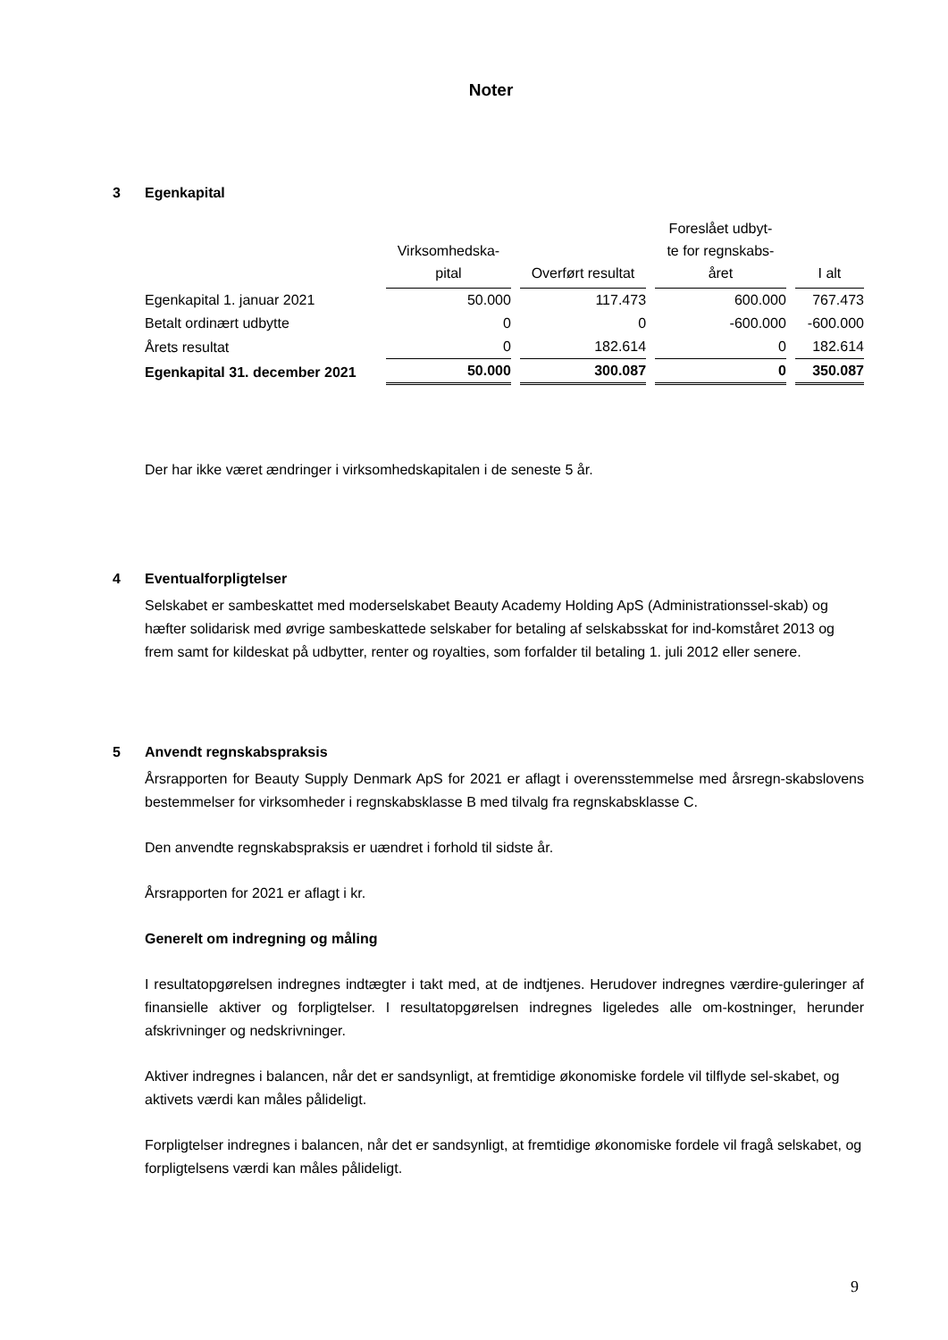Noter
3 Egenkapital
| | Virksomhedska- pital | Overført resultat | Foreslået udbyt- te for regnskabs- året | I alt |
| --- | --- | --- | --- | --- |
| Egenkapital 1. januar 2021 | 50.000 | 117.473 | 600.000 | 767.473 |
| Betalt ordinært udbytte | 0 | 0 | -600.000 | -600.000 |
| Årets resultat | 0 | 182.614 | 0 | 182.614 |
| Egenkapital 31. december 2021 | 50.000 | 300.087 | 0 | 350.087 |
Der har ikke været ændringer i virksomhedskapitalen i de seneste 5 år.
4 Eventualforpligtelser
Selskabet er sambeskattet med moderselskabet Beauty Academy Holding ApS (Administrationssel-skab) og hæfter solidarisk med øvrige sambeskattede selskaber for betaling af selskabsskat for ind-komståret 2013 og frem samt for kildeskat på udbytter, renter og royalties, som forfalder til betaling 1. juli 2012 eller senere.
5 Anvendt regnskabspraksis
Årsrapporten for Beauty Supply Denmark ApS for 2021 er aflagt i overensstemmelse med årsregn-skabslovens bestemmelser for virksomheder i regnskabsklasse B med tilvalg fra regnskabsklasse C.
Den anvendte regnskabspraksis er uændret i forhold til sidste år.
Årsrapporten for 2021 er aflagt i kr.
Generelt om indregning og måling
I resultatopgørelsen indregnes indtægter i takt med, at de indtjenes. Herudover indregnes værdire-guleringer af finansielle aktiver og forpligtelser. I resultatopgørelsen indregnes ligeledes alle om-kostninger, herunder afskrivninger og nedskrivninger.
Aktiver indregnes i balancen, når det er sandsynligt, at fremtidige økonomiske fordele vil tilflyde sel-skabet, og aktivets værdi kan måles pålideligt.
Forpligtelser indregnes i balancen, når det er sandsynligt, at fremtidige økonomiske fordele vil fragå selskabet, og forpligtelsens værdi kan måles pålideligt.
9